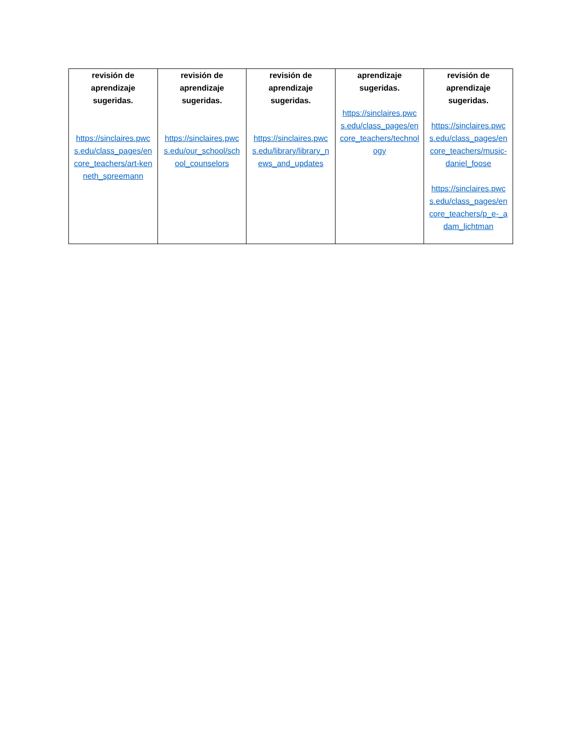| revisión de aprendizaje sugeridas. https://sinclaires.pwcs.edu/class_pages/encore_teachers/art-kenneth_spreemann | revisión de aprendizaje sugeridas. https://sinclaires.pwcs.edu/our_school/school_counselors | revisión de aprendizaje sugeridas. https://sinclaires.pwcs.edu/library/library_news_and_updates | aprendizaje sugeridas. https://sinclaires.pwcs.edu/class_pages/encore_teachers/technology | revisión de aprendizaje sugeridas. https://sinclaires.pwcs.edu/class_pages/encore_teachers/music-daniel_foose https://sinclaires.pwcs.edu/class_pages/encore_teachers/p_e-_adam_lichtman |